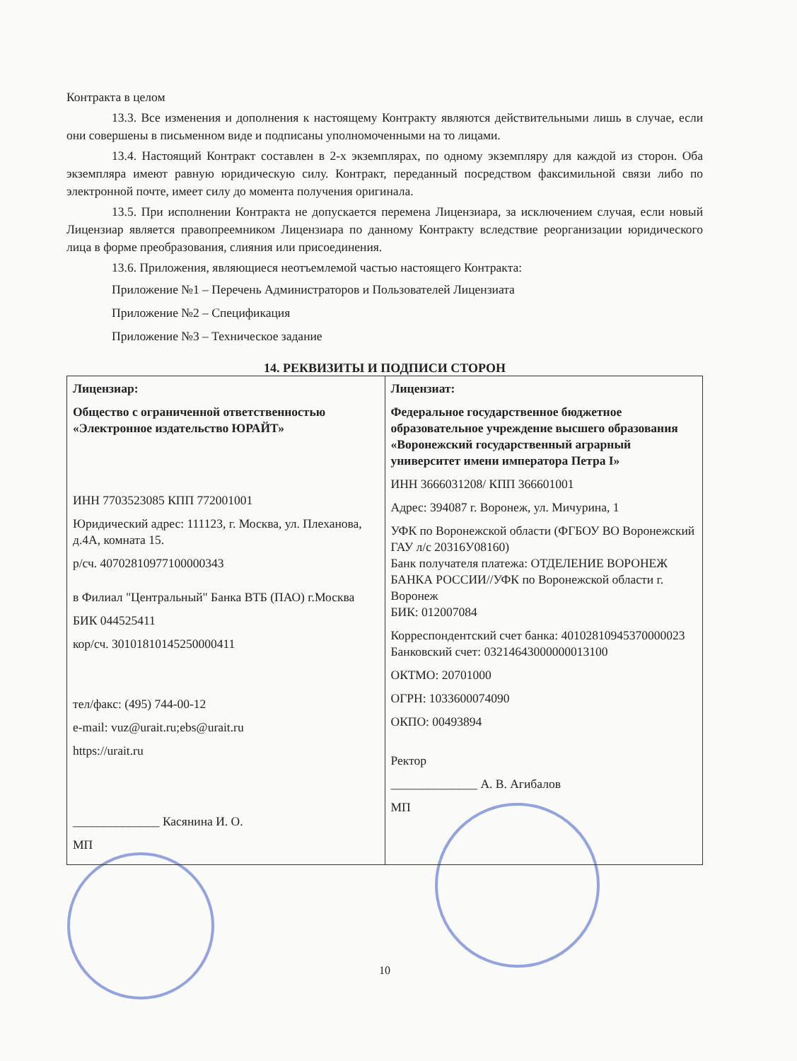Контракта в целом
13.3. Все изменения и дополнения к настоящему Контракту являются действительными лишь в случае, если они совершены в письменном виде и подписаны уполномоченными на то лицами.
13.4. Настоящий Контракт составлен в 2-х экземплярах, по одному экземпляру для каждой из сторон. Оба экземпляра имеют равную юридическую силу. Контракт, переданный посредством факсимильной связи либо по электронной почте, имеет силу до момента получения оригинала.
13.5. При исполнении Контракта не допускается перемена Лицензиара, за исключением случая, если новый Лицензиар является правопреемником Лицензиара по данному Контракту вследствие реорганизации юридического лица в форме преобразования, слияния или присоединения.
13.6. Приложения, являющиеся неотъемлемой частью настоящего Контракта:
Приложение №1 – Перечень Администраторов и Пользователей Лицензиата
Приложение №2 – Спецификация
Приложение №3 – Техническое задание
14. РЕКВИЗИТЫ И ПОДПИСИ СТОРОН
| Лицензиар: Общество с ограниченной ответственностью «Электронное издательство ЮРАЙТ» ИНН 7703523085 КПП 772001001 Юридический адрес: 111123, г. Москва, ул. Плеханова, д.4А, комната 15. р/сч. 40702810977100000343 в Филиал "Центральный" Банка ВТБ (ПАО) г.Москва БИК 044525411 кор/сч. 30101810145250000411 тел/факс: (495) 744-00-12 e-mail: vuz@urait.ru;ebs@urait.ru https://urait.ru ______________ Касянина И. О. МП | Лицензиат: Федеральное государственное бюджетное образовательное учреждение высшего образования «Воронежский государственный аграрный университет имени императора Петра I» ИНН 3666031208/ КПП 366601001 Адрес: 394087 г. Воронеж, ул. Мичурина, 1 УФК по Воронежской области (ФГБОУ ВО Воронежский ГАУ л/с 20316У08160) Банк получателя платежа: ОТДЕЛЕНИЕ ВОРОНЕЖ БАНКА РОССИИ//УФК по Воронежской области г. Воронеж БИК: 012007084 Корреспондентский счет банка: 40102810945370000023 Банковский счет: 03214643000000013100 ОКТМО: 20701000 ОГРН: 1033600074090 ОКПО: 00493894 Ректор ______________ А. В. Агибалов МП |
10